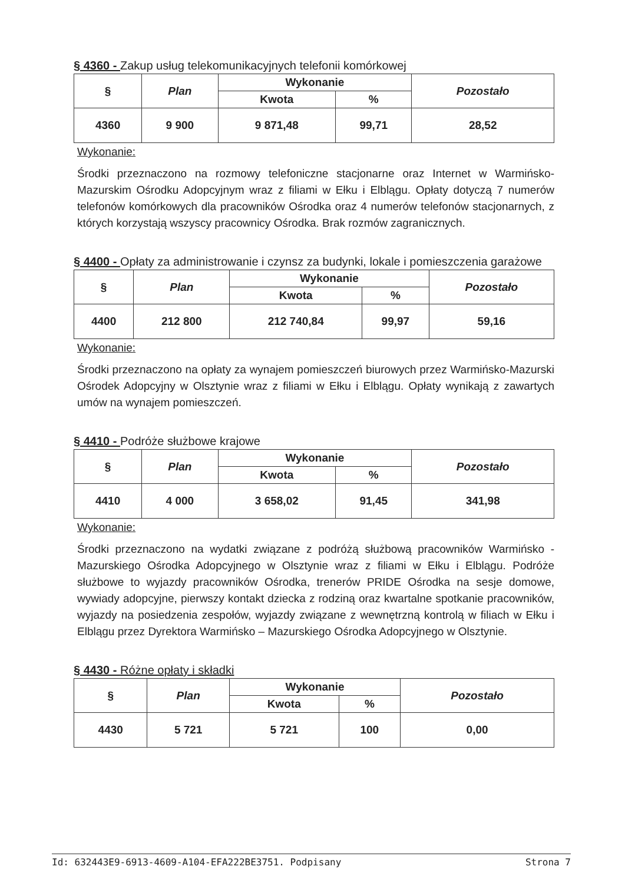§ 4360 - Zakup usług telekomunikacyjnych telefonii komórkowej
| § | Plan | Wykonanie | | Pozostało |
| --- | --- | --- | --- | --- |
| | | Kwota | % | |
| 4360 | 9 900 | 9 871,48 | 99,71 | 28,52 |
Wykonanie:
Środki przeznaczono na rozmowy telefoniczne stacjonarne oraz Internet w Warmińsko-Mazurskim Ośrodku Adopcyjnym wraz z filiami w Ełku i Elblągu. Opłaty dotyczą 7 numerów telefonów komórkowych dla pracowników Ośrodka oraz 4 numerów telefonów stacjonarnych, z których korzystają wszyscy pracownicy Ośrodka. Brak rozmów zagranicznych.
§ 4400 - Opłaty za administrowanie i czynsz za budynki, lokale i pomieszczenia garażowe
| § | Plan | Wykonanie | | Pozostało |
| --- | --- | --- | --- | --- |
| | | Kwota | % | |
| 4400 | 212 800 | 212 740,84 | 99,97 | 59,16 |
Wykonanie:
Środki przeznaczono na opłaty za wynajem pomieszczeń biurowych przez Warmińsko-Mazurski Ośrodek Adopcyjny w Olsztynie wraz z filiami w Ełku i Elblągu. Opłaty wynikają z zawartych umów na wynajem pomieszczeń.
§ 4410 - Podróże służbowe krajowe
| § | Plan | Wykonanie | | Pozostało |
| --- | --- | --- | --- | --- |
| | | Kwota | % | |
| 4410 | 4 000 | 3 658,02 | 91,45 | 341,98 |
Wykonanie:
Środki przeznaczono na wydatki związane z podróżą służbową pracowników Warmińsko -Mazurskiego Ośrodka Adopcyjnego w Olsztynie wraz z filiami w Ełku i Elblągu. Podróże służbowe to wyjazdy pracowników Ośrodka, trenerów PRIDE Ośrodka na sesje domowe, wywiady adopcyjne, pierwszy kontakt dziecka z rodziną oraz kwartalne spotkanie pracowników, wyjazdy na posiedzenia zespołów, wyjazdy związane z wewnętrzną kontrolą w filiach w Ełku i Elblągu przez Dyrektora Warmińsko – Mazurskiego Ośrodka Adopcyjnego w Olsztynie.
§ 4430 - Różne opłaty i składki
| § | Plan | Wykonanie | | Pozostało |
| --- | --- | --- | --- | --- |
| | | Kwota | % | |
| 4430 | 5 721 | 5 721 | 100 | 0,00 |
Id: 632443E9-6913-4609-A104-EFA222BE3751. Podpisany Strona 7